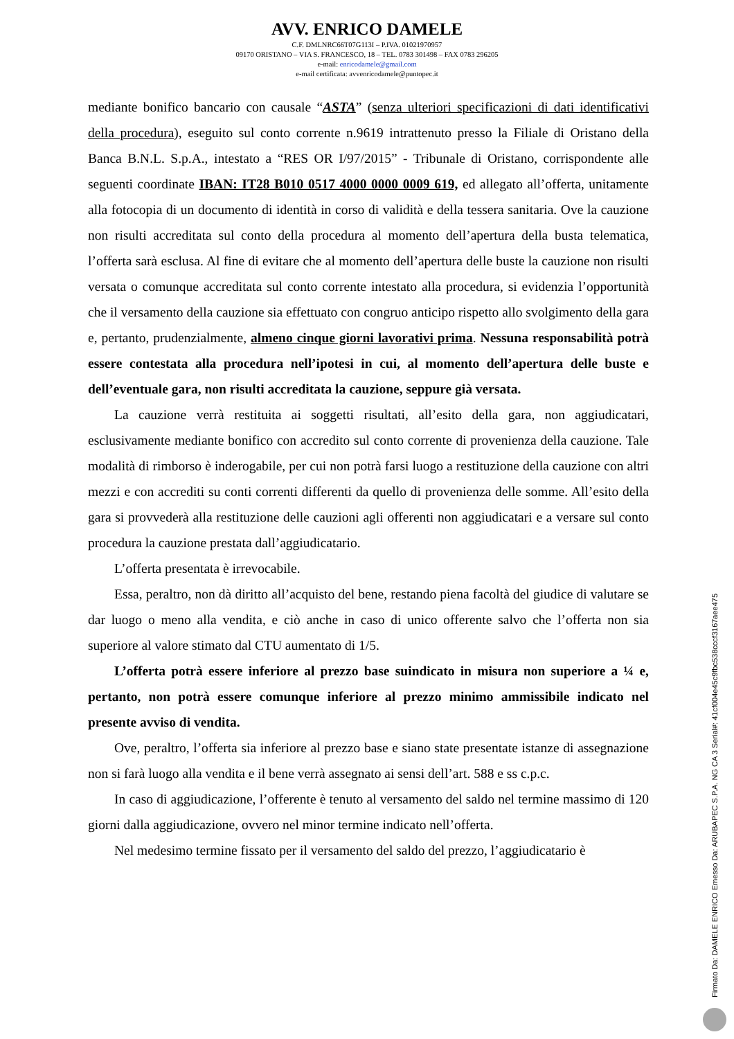AVV. ENRICO DAMELE
C.F. DMLNRC66T07G113I – P.IVA. 01021970957
09170 ORISTANO – VIA S. FRANCESCO, 18 – TEL. 0783 301498 – FAX 0783 296205
e-mail: enricodamele@gmail.com
e-mail certificata: avvenricodamele@puntopec.it
mediante bonifico bancario con causale “ASTA” (senza ulteriori specificazioni di dati identificativi della procedura), eseguito sul conto corrente n.9619 intrattenuto presso la Filiale di Oristano della Banca B.N.L. S.p.A., intestato a “RES OR I/97/2015” - Tribunale di Oristano, corrispondente alle seguenti coordinate IBAN: IT28 B010 0517 4000 0000 0009 619, ed allegato all’offerta, unitamente alla fotocopia di un documento di identità in corso di validità e della tessera sanitaria. Ove la cauzione non risulti accreditata sul conto della procedura al momento dell’apertura della busta telematica, l’offerta sarà esclusa. Al fine di evitare che al momento dell’apertura delle buste la cauzione non risulti versata o comunque accreditata sul conto corrente intestato alla procedura, si evidenzia l’opportunità che il versamento della cauzione sia effettuato con congruo anticipo rispetto allo svolgimento della gara e, pertanto, prudenzialmente, almeno cinque giorni lavorativi prima. Nessuna responsabilità potrà essere contestata alla procedura nell’ipotesi in cui, al momento dell’apertura delle buste e dell’eventuale gara, non risulti accreditata la cauzione, seppure già versata.
La cauzione verrà restituita ai soggetti risultati, all’esito della gara, non aggiudicatari, esclusivamente mediante bonifico con accredito sul conto corrente di provenienza della cauzione. Tale modalità di rimborso è inderogabile, per cui non potrà farsi luogo a restituzione della cauzione con altri mezzi e con accrediti su conti correnti differenti da quello di provenienza delle somme. All’esito della gara si provvederà alla restituzione delle cauzioni agli offerenti non aggiudicatari e a versare sul conto procedura la cauzione prestata dall’aggiudicatario.
L’offerta presentata è irrevocabile.
Essa, peraltro, non dà diritto all’acquisto del bene, restando piena facoltà del giudice di valutare se dar luogo o meno alla vendita, e ciò anche in caso di unico offerente salvo che l’offerta non sia superiore al valore stimato dal CTU aumentato di 1/5.
L’offerta potrà essere inferiore al prezzo base suindicato in misura non superiore a ¼ e, pertanto, non potrà essere comunque inferiore al prezzo minimo ammissibile indicato nel presente avviso di vendita.
Ove, peraltro, l’offerta sia inferiore al prezzo base e siano state presentate istanze di assegnazione non si farà luogo alla vendita e il bene verrà assegnato ai sensi dell’art. 588 e ss c.p.c.
In caso di aggiudicazione, l’offerente è tenuto al versamento del saldo nel termine massimo di 120 giorni dalla aggiudicazione, ovvero nel minor termine indicato nell’offerta.
Nel medesimo termine fissato per il versamento del saldo del prezzo, l’aggiudicatario è
Firmato Da: DAMELE ENRICO Emesso Da: ARUBAPEC S.P.A. NG CA 3 Serial#: 41cf004e45c9fbc538cccf3167aee475